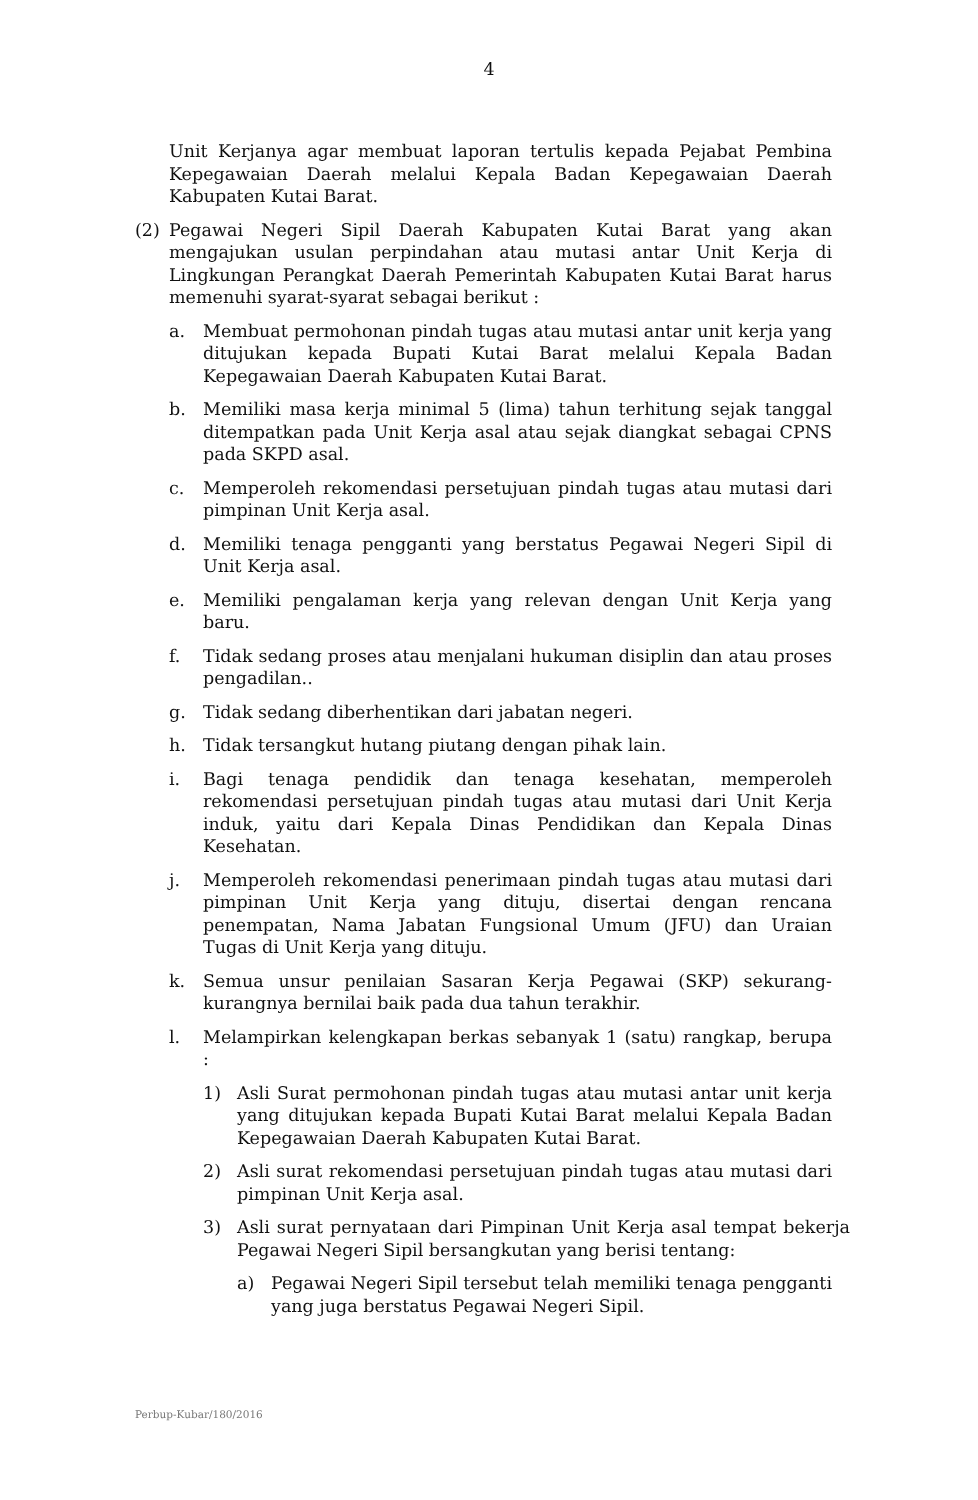4
Unit Kerjanya agar membuat laporan tertulis kepada Pejabat Pembina Kepegawaian Daerah melalui Kepala Badan Kepegawaian Daerah Kabupaten Kutai Barat.
(2) Pegawai Negeri Sipil Daerah Kabupaten Kutai Barat yang akan mengajukan usulan perpindahan atau mutasi antar Unit Kerja di Lingkungan Perangkat Daerah Pemerintah Kabupaten Kutai Barat harus memenuhi syarat-syarat sebagai berikut :
a. Membuat permohonan pindah tugas atau mutasi antar unit kerja yang ditujukan kepada Bupati Kutai Barat melalui Kepala Badan Kepegawaian Daerah Kabupaten Kutai Barat.
b. Memiliki masa kerja minimal 5 (lima) tahun terhitung sejak tanggal ditempatkan pada Unit Kerja asal atau sejak diangkat sebagai CPNS pada SKPD asal.
c. Memperoleh rekomendasi persetujuan pindah tugas atau mutasi dari pimpinan Unit Kerja asal.
d. Memiliki tenaga pengganti yang berstatus Pegawai Negeri Sipil di Unit Kerja asal.
e. Memiliki pengalaman kerja yang relevan dengan Unit Kerja yang baru.
f. Tidak sedang proses atau menjalani hukuman disiplin dan atau proses pengadilan..
g. Tidak sedang diberhentikan dari jabatan negeri.
h. Tidak tersangkut hutang piutang dengan pihak lain.
i. Bagi tenaga pendidik dan tenaga kesehatan, memperoleh rekomendasi persetujuan pindah tugas atau mutasi dari Unit Kerja induk, yaitu dari Kepala Dinas Pendidikan dan Kepala Dinas Kesehatan.
j. Memperoleh rekomendasi penerimaan pindah tugas atau mutasi dari pimpinan Unit Kerja yang dituju, disertai dengan rencana penempatan, Nama Jabatan Fungsional Umum (JFU) dan Uraian Tugas di Unit Kerja yang dituju.
k. Semua unsur penilaian Sasaran Kerja Pegawai (SKP) sekurang-kurangnya bernilai baik pada dua tahun terakhir.
l. Melampirkan kelengkapan berkas sebanyak 1 (satu) rangkap, berupa :
1) Asli Surat permohonan pindah tugas atau mutasi antar unit kerja yang ditujukan kepada Bupati Kutai Barat melalui Kepala Badan Kepegawaian Daerah Kabupaten Kutai Barat.
2) Asli surat rekomendasi persetujuan pindah tugas atau mutasi dari pimpinan Unit Kerja asal.
3) Asli surat pernyataan dari Pimpinan Unit Kerja asal tempat bekerja Pegawai Negeri Sipil bersangkutan yang berisi tentang:
a) Pegawai Negeri Sipil tersebut telah memiliki tenaga pengganti yang juga berstatus Pegawai Negeri Sipil.
Perbup-Kubar/180/2016